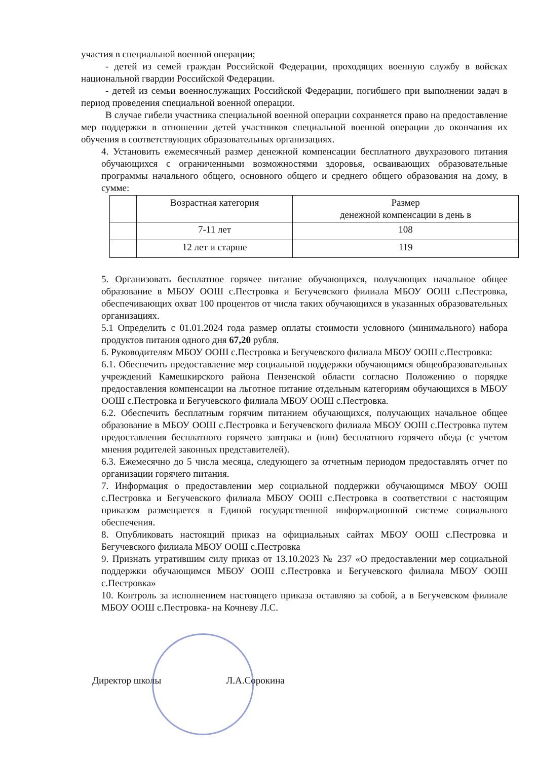участия в специальной военной операции;
- детей из семей граждан Российской Федерации, проходящих военную службу в войсках национальной гвардии Российской Федерации.
- детей из семьи военнослужащих Российской Федерации, погибшего при выполнении задач в период проведения специальной военной операции.
В случае гибели участника специальной военной операции сохраняется право на предоставление мер поддержки в отношении детей участников специальной военной операции до окончания их обучения в соответствующих образовательных организациях.
4. Установить ежемесячный размер денежной компенсации бесплатного двухразового питания обучающихся с ограниченными возможностями здоровья, осваивающих образовательные программы начального общего, основного общего и среднего общего образования на дому, в сумме:
| | Возрастная категория | Размер денежной компенсации в день в |
| --- | --- | --- |
| | 7-11 лет | 108 |
| | 12 лет и старше | 119 |
5. Организовать бесплатное горячее питание обучающихся, получающих начальное общее образование в МБОУ ООШ с.Пестровка и Бегучевского филиала МБОУ ООШ с.Пестровка, обеспечивающих охват 100 процентов от числа таких обучающихся в указанных образовательных организациях.
5.1 Определить с 01.01.2024 года размер оплаты стоимости условного (минимального) набора продуктов питания одного дня 67,20 рубля.
6. Руководителям МБОУ ООШ с.Пестровка и Бегучевского филиала МБОУ ООШ с.Пестровка:
6.1. Обеспечить предоставление мер социальной поддержки обучающимся общеобразовательных учреждений Камешкирского района Пензенской области согласно Положению о порядке предоставления компенсации на льготное питание отдельным категориям обучающихся в МБОУ ООШ с.Пестровка и Бегучевского филиала МБОУ ООШ с.Пестровка.
6.2. Обеспечить бесплатным горячим питанием обучающихся, получающих начальное общее образование в МБОУ ООШ с.Пестровка и Бегучевского филиала МБОУ ООШ с.Пестровка путем предоставления бесплатного горячего завтрака и (или) бесплатного горячего обеда (с учетом мнения родителей законных представителей).
6.3. Ежемесячно до 5 числа месяца, следующего за отчетным периодом предоставлять отчет по организации горячего питания.
7. Информация о предоставлении мер социальной поддержки обучающимся МБОУ ООШ с.Пестровка и Бегучевского филиала МБОУ ООШ с.Пестровка в соответствии с настоящим приказом размещается в Единой государственной информационной системе социального обеспечения.
8. Опубликовать настоящий приказ на официальных сайтах МБОУ ООШ с.Пестровка и Бегучевского филиала МБОУ ООШ с.Пестровка
9. Признать утратившим силу приказ от 13.10.2023 № 237 «О предоставлении мер социальной поддержки обучающимся МБОУ ООШ с.Пестровка и Бегучевского филиала МБОУ ООШ с.Пестровка»
10. Контроль за исполнением настоящего приказа оставляю за собой, а в Бегучевском филиале МБОУ ООШ с.Пестровка- на Кочневу Л.С.
Директор школы Л.А.Сорокина